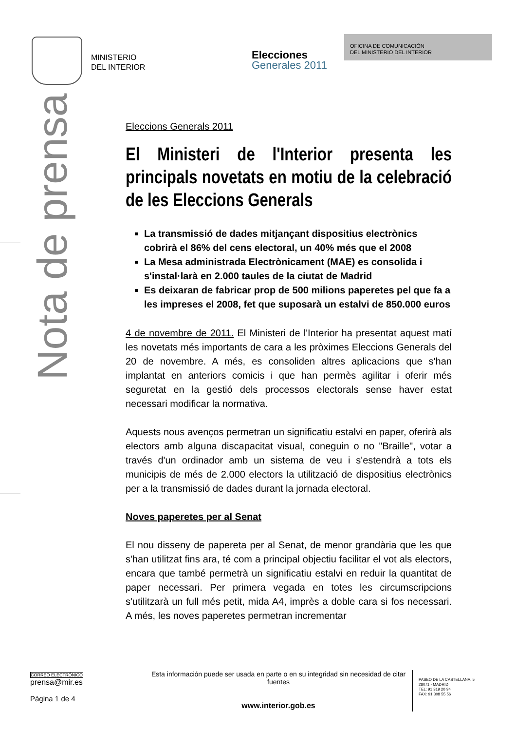MINISTERIO
DEL INTERIOR
Elecciones
Generales 2011
OFICINA DE COMUNICACIÓN
DEL MINISTERIO DEL INTERIOR
Nota de prensa
Eleccions Generals 2011
El Ministeri de l'Interior presenta les principals novetats en motiu de la celebració de les Eleccions Generals
La transmissió de dades mitjançant dispositius electrònics cobrirà el 86% del cens electoral, un 40% més que el 2008
La Mesa administrada Electrònicament (MAE) es consolida i s'instal·larà en 2.000 taules de la ciutat de Madrid
Es deixaran de fabricar prop de 500 milions paperetes pel que fa a les impreses el 2008, fet que suposarà un estalvi de 850.000 euros
4 de novembre de 2011. El Ministeri de l'Interior ha presentat aquest matí les novetats més importants de cara a les pròximes Eleccions Generals del 20 de novembre. A més, es consoliden altres aplicacions que s'han implantat en anteriors comicis i que han permès agilitar i oferir més seguretat en la gestió dels processos electorals sense haver estat necessari modificar la normativa.
Aquests nous avenços permetran un significatiu estalvi en paper, oferirà als electors amb alguna discapacitat visual, coneguin o no "Braille", votar a través d'un ordinador amb un sistema de veu i s'estendrà a tots els municipis de més de 2.000 electors la utilització de dispositius electrònics per a la transmissió de dades durant la jornada electoral.
Noves paperetes per al Senat
El nou disseny de papereta per al Senat, de menor grandària que les que s'han utilitzat fins ara, té com a principal objectiu facilitar el vot als electors, encara que també permetrà un significatiu estalvi en reduir la quantitat de paper necessari. Per primera vegada en totes les circumscripcions s'utilitzarà un full més petit, mida A4, imprès a doble cara si fos necessari. A més, les noves paperetes permetran incrementar
CORREO ELECTRÓNICO
prensa@mir.es
Página 1 de 4
Esta información puede ser usada en parte o en su integridad sin necesidad de citar fuentes
www.interior.gob.es
PASEO DE LA CASTELLANA, 5
28071 - MADRID
TEL: 91 319 20 94
FAX: 91 308 55 56